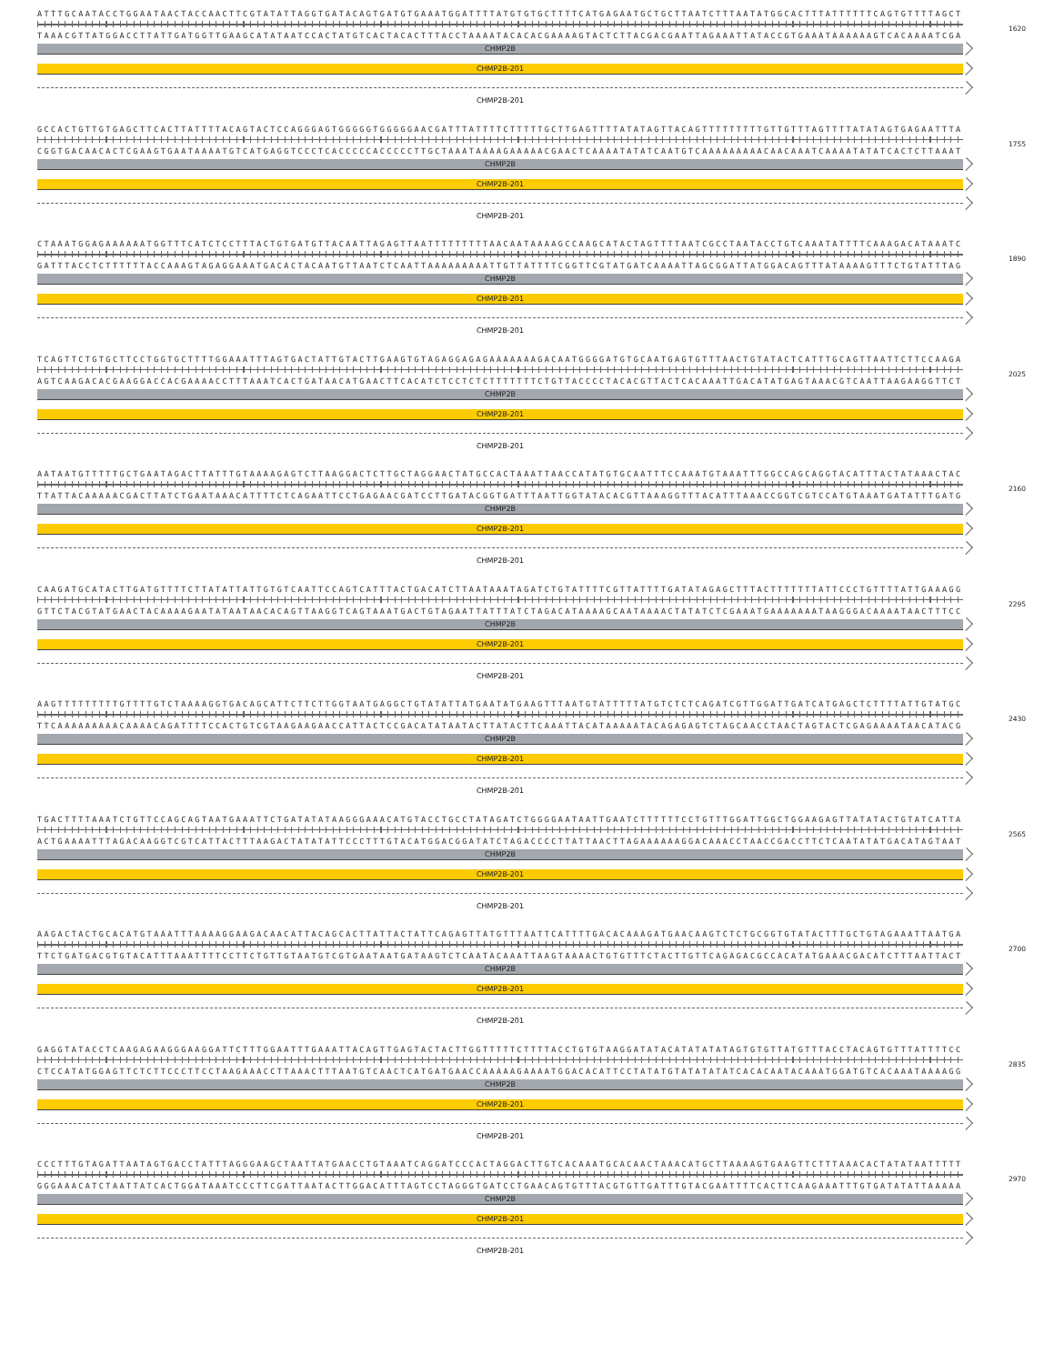ATTTGCAATACCTGGAATAACTACCAACTTCGTATATTAGGTGATACAGTGATGTGAAATGGATTTTATGTGTGCTTTTCATGAGAATGCTGCTTAATCTTTAATATGGCACTTTATTTTTTCAGTGTTTTAGCT
TAAACGTTATGGACCTTATTGATGGTTGAAGCATATAATCCACTATGTCACTACACTTTACCTAAAATACACACGAAAAGTACTCTTACGACGAATTAGAAATTATACCGTGAAATAAAAAAGTCACAAAATCGA
1620
CHMP2B
CHMP2B-201
CHMP2B-201
GCCACTGTTGTGAGCTTCACTTATTTTACAGTACTCCAGGGAGTGGGGGTGGGGGAACGATTTATTTTCTTTTTGCTTGAGTTTTATATAGTTACAGTTTTTTTTTGTTGTTTAGTTTTATATAGTGAGAATTTA
CGGTGACAACACTCGAAGTGAATAAAATGTCATGAGGTCCCTCACCCCCACCCCCTTGCTAAATAAAAGAAAAACGAACTCAAAATATATCAATGTCAAAAAAAAACAACAAATCAAAATATATCACTCTTAAAT
1755
CHMP2B
CHMP2B-201
CHMP2B-201
CTAAATGGAGAAAAAATGGTTTCATCTCCTTTACTGTGATGTTACAATTAGAGTTAATTTTTTTTTAACAATAAAAGCCAAGCATACTAGTTTTAATCGCCTAATACCTGTCAAATATTTTCAAAGACATAAATC
GATTTACCTCTTTTTTACCAAAGTAGAGGAAATGACACTACAATGTTAATCTCAATTAAAAAAAAATTGTTATTTTCGGTTCGTATGATCAAAATTAGCGGATTATGGACAGTTTATAAAAGTTTCTGTATTTAG
1890
CHMP2B
CHMP2B-201
CHMP2B-201
TCAGTTCTGTGCTTCCTGGTGCTTTTGGAAATTTAGTGACTATTGTACTTGAAGTGTAGAGGAGAGAAAAAAAGACAATGGGGATGTGCAATGAGTGTTTAACTGTATACTCATTTGCAGTTAATTCTTCCAAGA
AGTCAAGACACGAAGGACCACGAAAACCTTTAAATCACTGATAACATGAACTTCACATCTCCTCTCTTTTTTTCTGTTACCCCTACACGTTACTCACAAATTGACATATGAGTAAACGTCAATTAAGAAGGTTCT
2025
CHMP2B
CHMP2B-201
CHMP2B-201
AATAATGTTTTTGCTGAATAGACTTATTTGTAAAAGAGTCTTAAGGACTCTTGCTAGGAACTATGCCACTAAATTAACCATATGTGCAATTTCCAAATGTAAATTTGGCCAGCAGGTACATTTACTATAAACTAC
TTATTACAAAAACGACTTATCTGAATAAACATTTTCTCAGAATTCCTGAGAACGATCCTTGATACGGTGATTTAATTGGTATACACGTTAAAGGTTTACATTTAAACCGGTCGTCCATGTAAATGATATTTGATG
2160
CHMP2B
CHMP2B-201
CHMP2B-201
CAAGATGCATACTTGATGTTTTCTTATATTATTGTGTCAATTCCAGTCATTTACTGACATCTTAATAAATAGATCTGTATTTTCGTTATTTTGATATAGAGCTTTACTTTTTTTATTCCCTGTTTTATTGAAAGG
GTTCTACGTATGAACTACAAAAGAATATAATAACACAGTTAAGGTCAGTAAATGACTGTAGAATTATTTATCTAGACATAAAAGCAATAAAACTATATCTCGAAATGAAAAAAATAAGGGACAAAATAACTTTCC
2295
CHMP2B
CHMP2B-201
CHMP2B-201
AAGTTTTTTTTTGTTTTGTCTAAAAGGTGACAGCATTCTTCTTGGTAATGAGGCTGTATATTATGAATATGAAGTTTAATGTATTTTTATGTCTCTCAGATCGTTGGATTGATCATGAGCTCTTTTATTGTATGC
TTCAAAAAAAAACAAAACAGATTTTCCACTGTCGTAAGAAGAACCATTACTCCGACATATAATACTTATACTTCAAATTACATAAAAATACAGAGAGTCTAGCAACCTAACTAGTACTCGAGAAAATAACATACG
2430
CHMP2B
CHMP2B-201
CHMP2B-201
TGACTTTTAAATCTGTTCCAGCAGTAATGAAATTCTGATATATAAGGGAAACATGTACCTGCCTATAGATCTGGGGAATAATTGAATCTTTTTTCCTGTTTGGATTGGCTGGAAGAGTTATATACTGTATCATTA
ACTGAAAATTTAGACAAGGTCGTCATTACTTTAAGACTATATATTCCCTTTGTACATGGACGGATATCTAGACCCCTTATTAACTTAGAAAAAAGGACAAACCTAACCGACCTTCTCAATATATGACATAGTAAT
2565
CHMP2B
CHMP2B-201
CHMP2B-201
AAGACTACTGCACATGTAAATTTAAAAGGAAGACAACATTACAGCACTTATTACTATTCAGAGTTATGTTTAATTCATTTTGACACAAAGATGAACAAGTCTCTGCGGTGTATACTTTGCTGTAGAAATTAATGA
TTCTGATGACGTGTACATTTAAATTTTCCTTCTGTTGTAATGTCGTGAATAATGATAAGTCTCAATACAAATTAAGTAAAACTGTGTTTCTACTTGTTCAGAGACGCCACATATGAAACGACATCTTTAATTACT
2700
CHMP2B
CHMP2B-201
CHMP2B-201
GAGGTATACCTCAAGAGAAGGGAAGGATTCTTTGGAATTTGAAATTACAGTTGAGTACTACTTGGTTTTTCTTTTACCTGTGTAAGGATATACATATATATAGTGTGTTATGTTTACCTACAGTGTTTATTTTCC
CTCCATATGGAGTTCTCTTCCCTTCCTAAGAAACCTTAAACTTTAATGTCAACTCATGATGAACCAAAAAGAAAATGGACACATTCCTATATGTATATATATCACACAATACAAATGGATGTCACAAATAAAAGG
2835
CHMP2B
CHMP2B-201
CHMP2B-201
CCCTTTGTAGATTAATAGTGACCTATTTAGGGAAGCTAATTATGAACCTGTAAATCAGGATCCCACTAGGACTTGTCACAAATGCACAACTAAACATGCTTAAAAGTGAAGTTCTTTAAACACTATATAATTTTT
GGGAAACATCTAATTATCACTGGATAAATCCCTTCGATTAATACTTGGACATTTAGTCCTAGGGTGATCCTGAACAGTGTTTACGTGTTGATTTGTACGAATTTTCACTTCAAGAAATTTGTGATATATTAAAAA
2970
CHMP2B
CHMP2B-201
CHMP2B-201